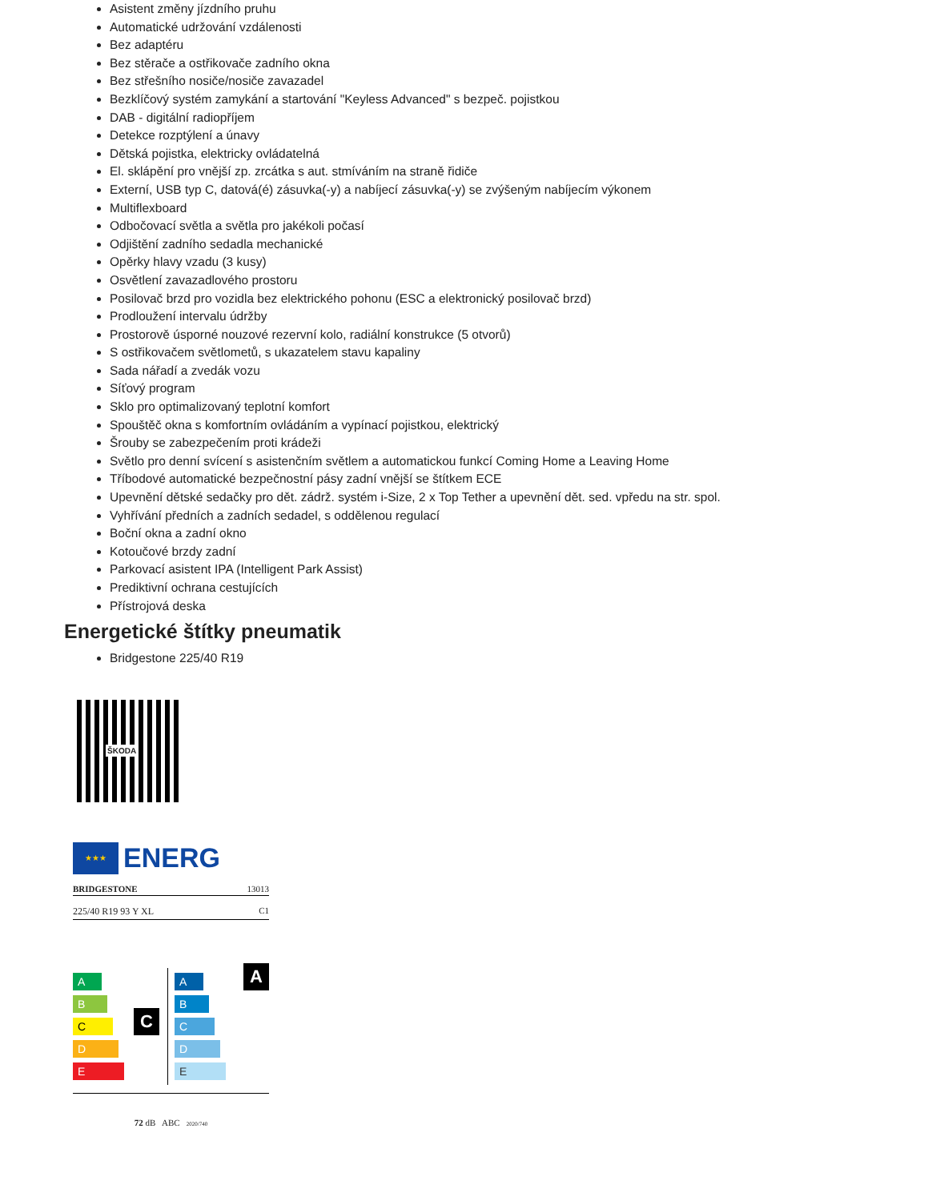Asistent změny jízdního pruhu
Automatické udržování vzdálenosti
Bez adaptéru
Bez stěrače a ostřikovače zadního okna
Bez střešního nosiče/nosiče zavazadel
Bezklíčový systém zamykání a startování "Keyless Advanced" s bezpeč. pojistkou
DAB - digitální radiopříjem
Detekce rozptýlení a únavy
Dětská pojistka, elektricky ovládatelná
El. sklápění pro vnější zp. zrcátka s aut. stmíváním na straně řidiče
Externí, USB typ C, datová(é) zásuvka(-y) a nabíjecí zásuvka(-y) se zvýšeným nabíjecím výkonem
Multiflexboard
Odbočovací světla a světla pro jakékoli počasí
Odjištění zadního sedadla mechanické
Opěrky hlavy vzadu (3 kusy)
Osvětlení zavazadlového prostoru
Posilovač brzd pro vozidla bez elektrického pohonu (ESC a elektronický posilovač brzd)
Prodloužení intervalu údržby
Prostorově úsporné nouzové rezervní kolo, radiální konstrukce (5 otvorů)
S ostřikovačem světlometů, s ukazatelem stavu kapaliny
Sada nářadí a zvedák vozu
Síťový program
Sklo pro optimalizovaný teplotní komfort
Spouštěč okna s komfortním ovládáním a vypínací pojistkou, elektrický
Šrouby se zabezpečením proti krádeži
Světlo pro denní svícení s asistenčním světlem a automatickou funkcí Coming Home a Leaving Home
Tříbodové automatické bezpečnostní pásy zadní vnější se štítkem ECE
Upevnění dětské sedačky pro dět. zádrž. systém i-Size, 2 x Top Tether a upevnění dět. sed. vpředu na str. spol.
Vyhřívání předních a zadních sedadel, s oddělenou regulací
Boční okna a zadní okno
Kotoučové brzdy zadní
Parkovací asistent IPA (Intelligent Park Assist)
Prediktivní ochrana cestujících
Přístrojová deska
Energetické štítky pneumatik
Bridgestone 225/40 R19
ŠKODA
★★★
ENERG
BRIDGESTONE 13013
225/40 R19 93 Y XL C1
A
B
C
D
E
C
A
B
C
D
E
A
72 dB ABC 2020/740